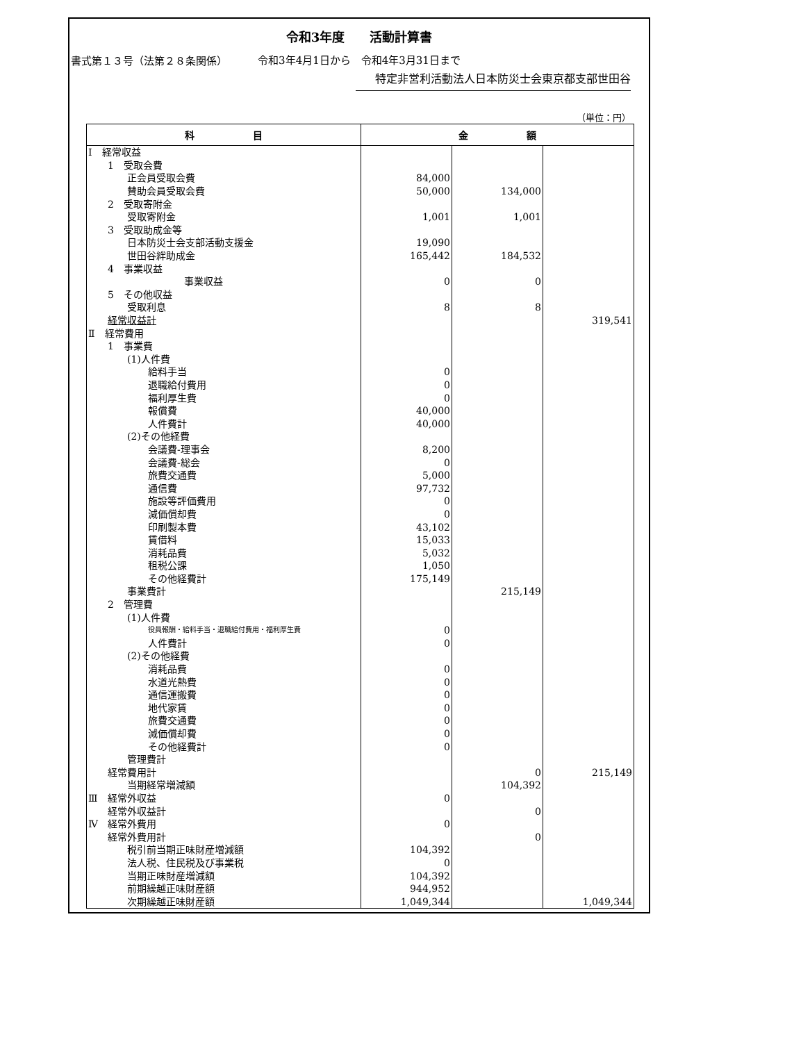書式第１３号（法第２８条関係）
令和3年度　　活動計算書
令和3年4月1日から　令和4年3月31日まで
特定非営利活動法人日本防災士会東京都支部世田谷
（単位：円）
| 科 目 | 金 額 | | |
| --- | --- | --- | --- |
| Ⅰ 経常収益 | | | |
| 1 受取会費 | | | |
| 正会員受取会費 | 84,000 | | |
| 賛助会員受取会費 | 50,000 | 134,000 | |
| 2 受取寄附金 | | | |
| 受取寄附金 | 1,001 | 1,001 | |
| 3 受取助成金等 | | | |
| 日本防災士会支部活動支援金 | 19,090 | | |
| 世田谷絆助成金 | 165,442 | 184,532 | |
| 4 事業収益 | | | |
| 事業収益 | 0 | 0 | |
| 5 その他収益 | | | |
| 受取利息 | 8 | 8 | |
| 経常収益計 | | | 319,541 |
| Ⅱ 経常費用 | | | |
| 1 事業費 | | | |
| (1)人件費 | | | |
| 給料手当 | 0 | | |
| 退職給付費用 | 0 | | |
| 福利厚生費 | 0 | | |
| 報償費 | 40,000 | | |
| 人件費計 | 40,000 | | |
| (2)その他経費 | | | |
| 会議費-理事会 | 8,200 | | |
| 会議費-総会 | 0 | | |
| 旅費交通費 | 5,000 | | |
| 通信費 | 97,732 | | |
| 施設等評価費用 | 0 | | |
| 減価償却費 | 0 | | |
| 印刷製本費 | 43,102 | | |
| 賃借料 | 15,033 | | |
| 消耗品費 | 5,032 | | |
| 租税公課 | 1,050 | | |
| その他経費計 | 175,149 | | |
| 事業費計 | | 215,149 | |
| 2 管理費 | | | |
| (1)人件費 | | | |
| 役員報酬・給料手当・退職給付費用・福利厚生費 | 0 | | |
| 人件費計 | 0 | | |
| (2)その他経費 | | | |
| 消耗品費 | 0 | | |
| 水道光熱費 | 0 | | |
| 通信運搬費 | 0 | | |
| 地代家賃 | 0 | | |
| 旅費交通費 | 0 | | |
| 減価償却費 | 0 | | |
| その他経費計 | 0 | | |
| 管理費計 | | | |
| 経常費用計 | | 0 | 215,149 |
| 当期経常増減額 | | 104,392 | |
| Ⅲ 経常外収益 | 0 | | |
| 経常外収益計 | | 0 | |
| Ⅳ 経常外費用 | 0 | | |
| 経常外費用計 | | 0 | |
| 税引前当期正味財産増減額 | 104,392 | | |
| 法人税、住民税及び事業税 | 0 | | |
| 当期正味財産増減額 | 104,392 | | |
| 前期繰越正味財産額 | 944,952 | | |
| 次期繰越正味財産額 | 1,049,344 | | 1,049,344 |